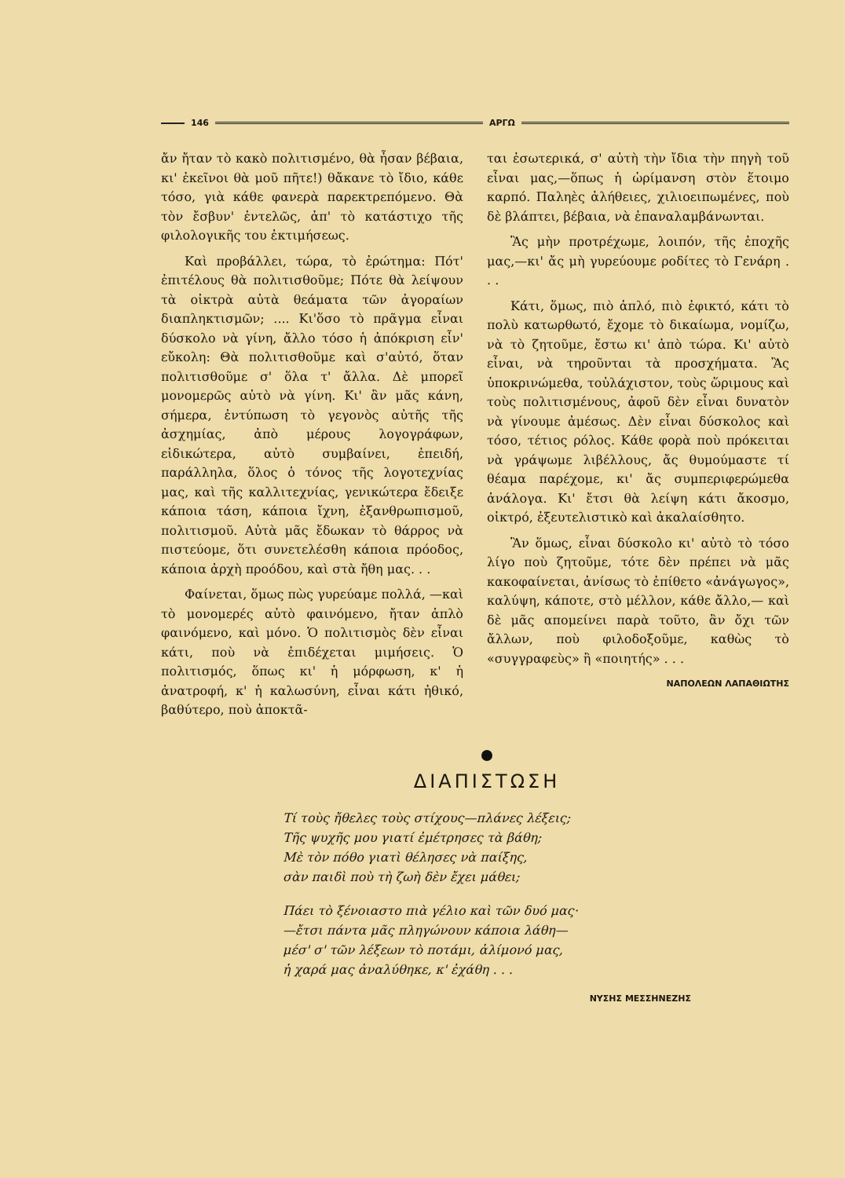146 ΑΡΓΩ
ἄν ἤταν τὸ κακὸ πολιτισμένο, θὰ ἦσαν βέβαια, κι' ἐκεῖνοι θὰ μοῦ πῆτε!) θἄκανε τὸ ἴδιο, κάθε τόσο, γιὰ κάθε φανερὰ παρεκτρεπόμενο. Θὰ τὸν ἔσβυν' ἐντελῶς, ἀπ' τὸ κατάστιχο τῆς φιλολογικῆς του ἐκτιμήσεως.
Καὶ προβάλλει, τώρα, τὸ ἐρώτημα: Πότ' ἐπιτέλους θὰ πολιτισθοῦμε; Πότε θὰ λείψουν τὰ οἰκτρὰ αὐτὰ θεάματα τῶν ἀγοραίων διαπληκτισμῶν; .... Κι'ὅσο τὸ πρᾶγμα εἶναι δύσκολο νὰ γίνη, ἄλλο τόσο ἡ ἀπόκριση εἶν' εὔκολη: Θὰ πολιτισθοῦμε καὶ σ'αὐτό, ὅταν πολιτισθοῦμε σ' ὅλα τ' ἄλλα. Δὲ μπορεῖ μονομερῶς αὐτὸ νὰ γίνη. Κι' ἂν μᾶς κάνη, σήμερα, ἐντύπωση τὸ γεγονὸς αὐτῆς τῆς ἀσχημίας, ἀπὸ μέρους λογογράφων, εἰδικώτερα, αὐτὸ συμβαίνει, ἐπειδή, παράλληλα, ὅλος ὁ τόνος τῆς λογοτεχνίας μας, καὶ τῆς καλλιτεχνίας, γενικώτερα ἔδειξε κάποια τάση, κάποια ἴχνη, ἐξανθρωπισμοῦ, πολιτισμοῦ. Αὐτὰ μᾶς ἔδωκαν τὸ θάρρος νὰ πιστεύομε, ὅτι συνετελέσθη κάποια πρόοδος, κάποια ἀρχὴ προόδου, καὶ στὰ ἤθη μας. . .
Φαίνεται, ὅμως πὼς γυρεύαμε πολλά, —καὶ τὸ μονομερές αὐτὸ φαινόμενο, ἤταν ἁπλὸ φαινόμενο, καὶ μόνο. Ὁ πολιτισμὸς δὲν εἶναι κάτι, ποὺ νὰ ἐπιδέχεται μιμήσεις. Ὁ πολιτισμός, ὅπως κι' ἡ μόρφωση, κ' ἡ ἀνατροφή, κ' ἡ καλωσύνη, εἶναι κάτι ἠθικό, βαθύτερο, ποὺ ἀποκτᾶ-
ται ἐσωτερικά, σ' αὐτὴ τὴν ἴδια τὴν πηγὴ τοῦ εἶναι μας,—ὅπως ἡ ὡρίμανση στὸν ἕτοιμο καρπό. Παληὲς ἀλήθειες, χιλιοειπωμένες, ποὺ δὲ βλάπτει, βέβαια, νὰ ἐπαναλαμβάνωνται.
Ἂς μὴν προτρέχωμε, λοιπόν, τῆς ἐποχῆς μας,—κι' ἄς μὴ γυρεύουμε ροδίτες τὸ Γενάρη . . .
Κάτι, ὅμως, πιὸ ἁπλό, πιὸ ἐφικτό, κάτι τὸ πολὺ κατωρθωτό, ἔχομε τὸ δικαίωμα, νομίζω, νὰ τὸ ζητοῦμε, ἔστω κι' ἀπὸ τώρα. Κι' αὐτὸ εἶναι, νὰ τηροῦνται τὰ προσχήματα. Ἂς ὑποκρινώμεθα, τοὐλάχιστον, τοὺς ὥριμους καὶ τοὺς πολιτισμένους, ἀφοῦ δὲν εἶναι δυνατὸν νὰ γίνουμε ἀμέσως. Δὲν εἶναι δύσκολος καὶ τόσο, τέτιος ρόλος. Κάθε φορὰ ποὺ πρόκειται νὰ γράψωμε λιβέλλους, ἄς θυμούμαστε τί θέαμα παρέχομε, κι' ἄς συμπεριφερώμεθα ἀνάλογα. Κι' ἔτσι θὰ λείψη κάτι ἄκοσμο, οἰκτρό, ἐξευτελιστικὸ καὶ ἀκαλαίσθητο.
Ἂν ὅμως, εἶναι δύσκολο κι' αὐτὸ τὸ τόσο λίγο ποὺ ζητοῦμε, τότε δὲν πρέπει νὰ μᾶς κακοφαίνεται, ἀνίσως τὸ ἐπίθετο «ἀνάγωγος», καλύψη, κάποτε, στὸ μέλλον, κάθε ἄλλο,— καὶ δὲ μᾶς απομείνει παρὰ τοῦτο, ἂν ὄχι τῶν ἄλλων, ποὺ φιλοδοξοῦμε, καθὼς τὸ «συγγραφεὺς» ἢ «ποιητής» . . .
ΝΑΠΟΛΕΩΝ ΛΑΠΑΘΙΩΤΗΣ
ΔΙΑΠΙΣΤΩΣΗ
Τί τοὺς ἤθελες τοὺς στίχους—πλάνες λέξεις;
Τῆς ψυχῆς μου γιατί ἐμέτρησες τὰ βάθη;
Μὲ τὸν πόθο γιατὶ θέλησες νὰ παίξης,
σὰν παιδὶ ποὺ τὴ ζωὴ δὲν ἔχει μάθει;
Πάει τὸ ξένοιαστο πιὰ γέλιο καὶ τῶν δυό μας·
—ἔτσι πάντα μᾶς πληγώνουν κάποια λάθη—
μέσ' σ' τῶν λέξεων τὸ ποτάμι, ἁλίμονό μας,
ἡ χαρά μας ἀναλύθηκε, κ' ἐχάθη . . .
ΝΥΣΗΣ ΜΕΣΣΗΝΕΖΗΣ